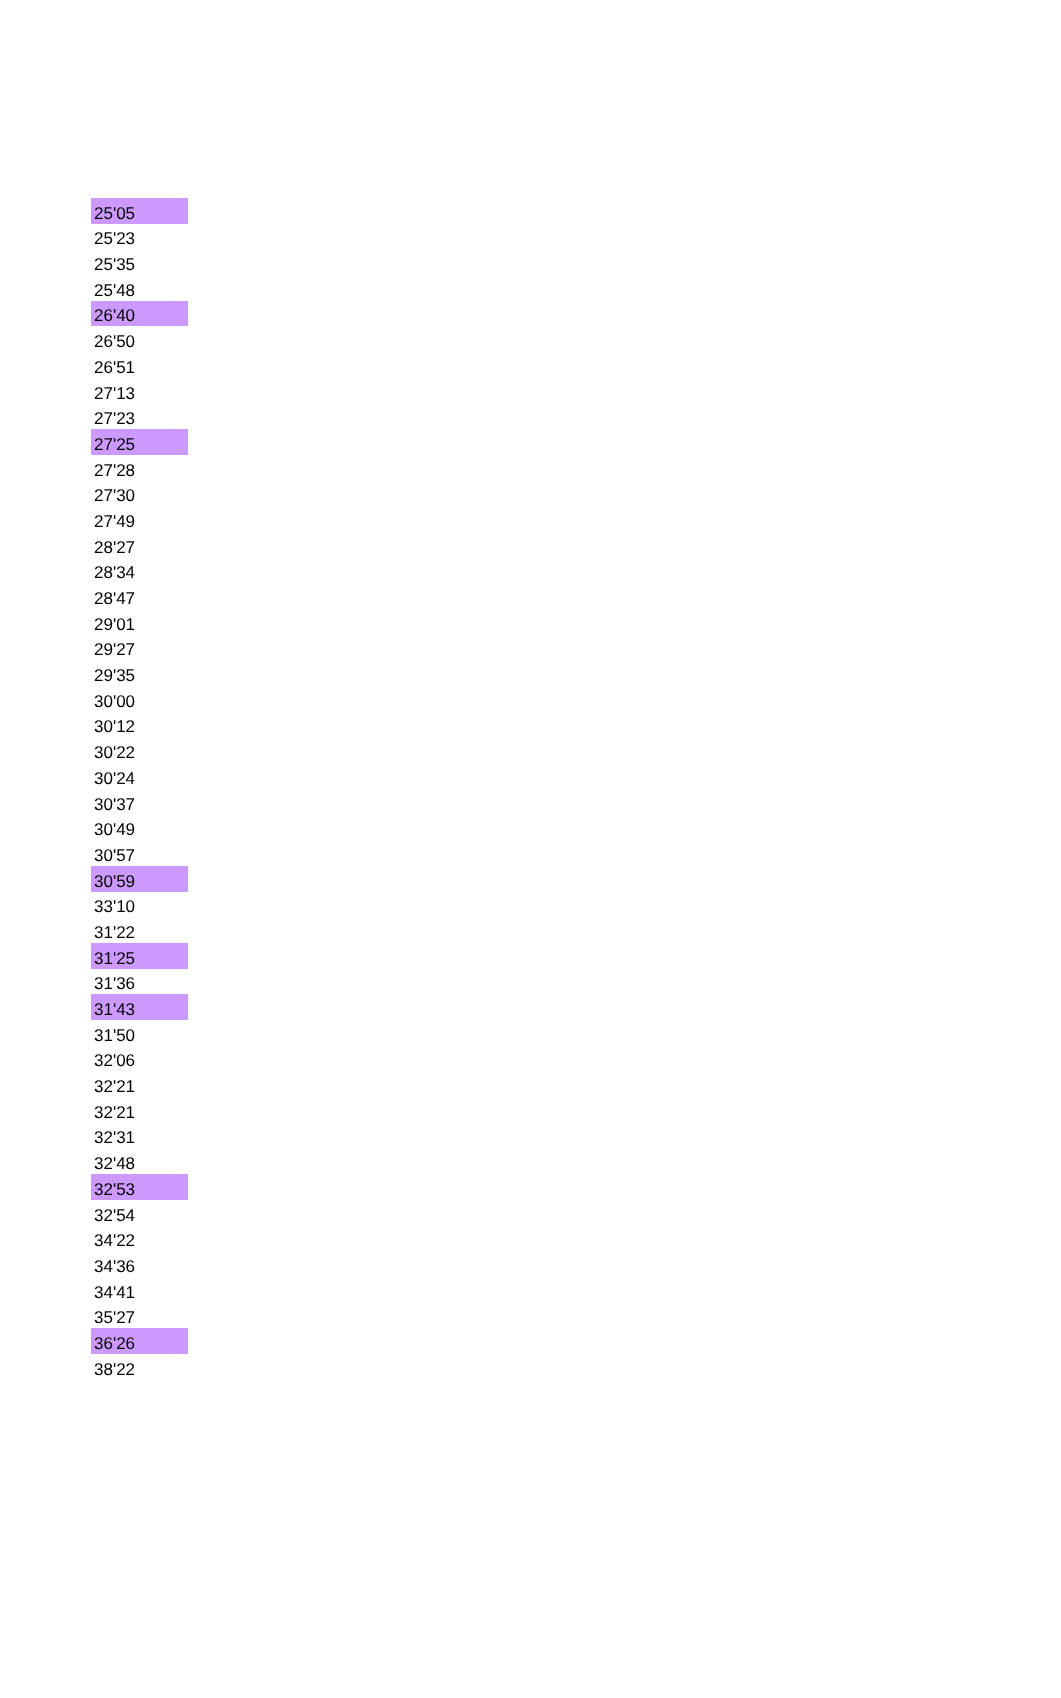| 25'05 |
| 25'23 |
| 25'35 |
| 25'48 |
| 26'40 |
| 26'50 |
| 26'51 |
| 27'13 |
| 27'23 |
| 27'25 |
| 27'28 |
| 27'30 |
| 27'49 |
| 28'27 |
| 28'34 |
| 28'47 |
| 29'01 |
| 29'27 |
| 29'35 |
| 30'00 |
| 30'12 |
| 30'22 |
| 30'24 |
| 30'37 |
| 30'49 |
| 30'57 |
| 30'59 |
| 33'10 |
| 31'22 |
| 31'25 |
| 31'36 |
| 31'43 |
| 31'50 |
| 32'06 |
| 32'21 |
| 32'21 |
| 32'31 |
| 32'48 |
| 32'53 |
| 32'54 |
| 34'22 |
| 34'36 |
| 34'41 |
| 35'27 |
| 36'26 |
| 38'22 |